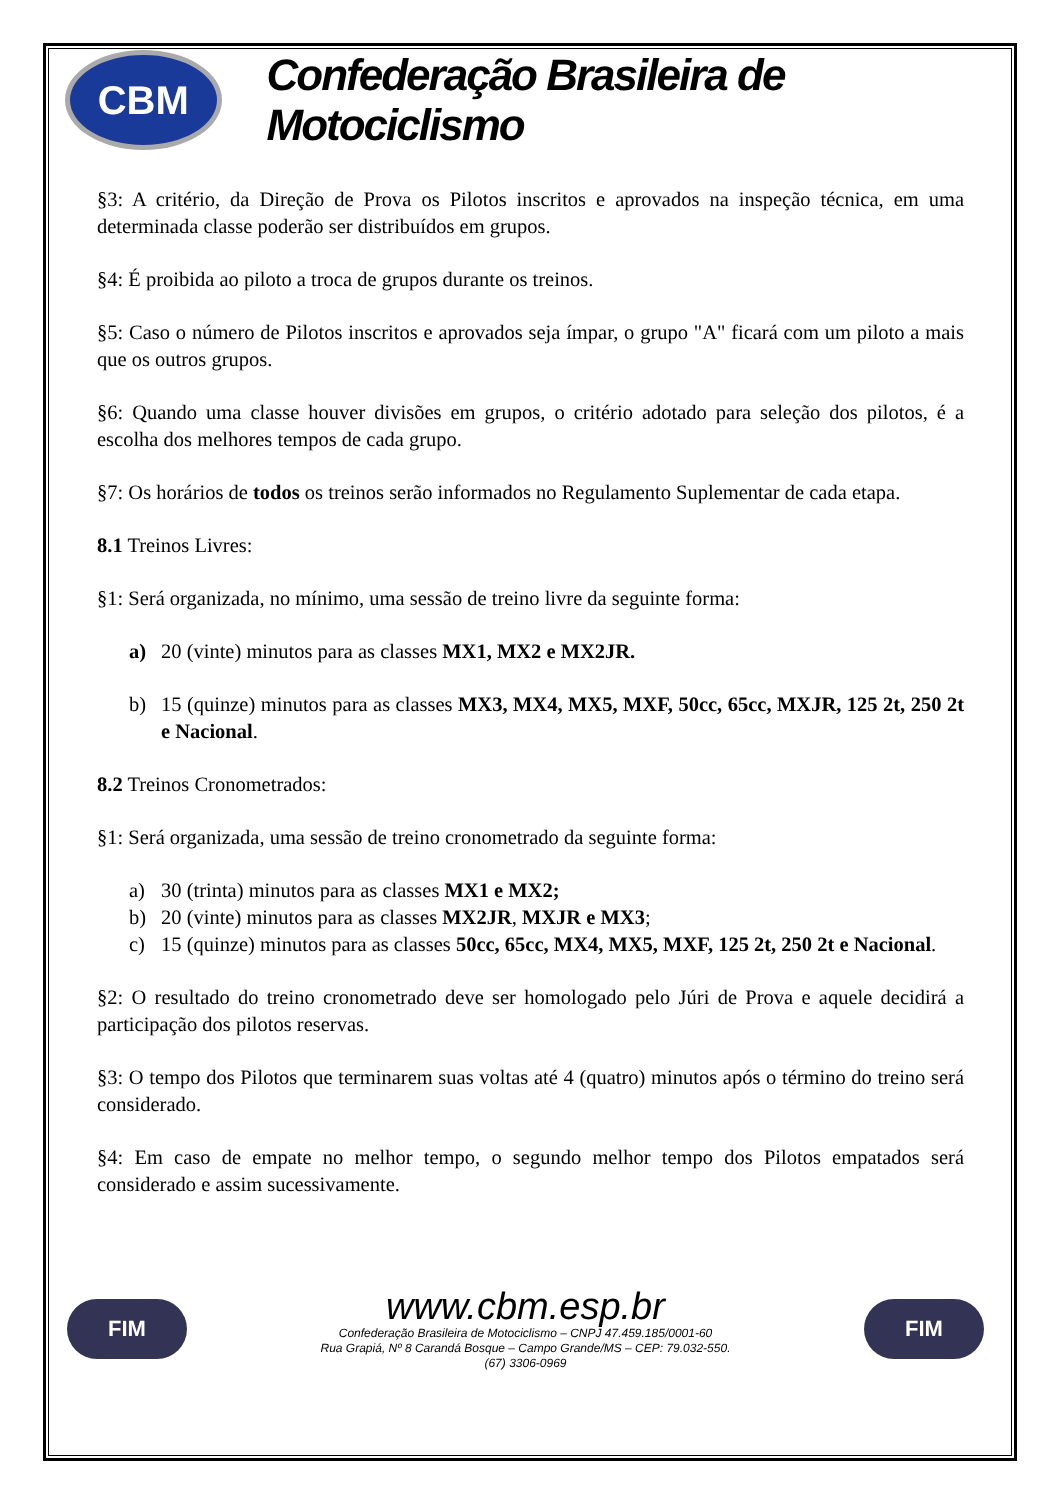CBM
Confederação Brasileira de Motociclismo
§3: A critério, da Direção de Prova os Pilotos inscritos e aprovados na inspeção técnica, em uma determinada classe poderão ser distribuídos em grupos.
§4: É proibida ao piloto a troca de grupos durante os treinos.
§5: Caso o número de Pilotos inscritos e aprovados seja ímpar, o grupo "A" ficará com um piloto a mais que os outros grupos.
§6: Quando uma classe houver divisões em grupos, o critério adotado para seleção dos pilotos, é a escolha dos melhores tempos de cada grupo.
§7: Os horários de todos os treinos serão informados no Regulamento Suplementar de cada etapa.
8.1 Treinos Livres:
§1: Será organizada, no mínimo, uma sessão de treino livre da seguinte forma:
a) 20 (vinte) minutos para as classes MX1, MX2 e MX2JR.
b) 15 (quinze) minutos para as classes MX3, MX4, MX5, MXF, 50cc, 65cc, MXJR, 125 2t, 250 2t e Nacional.
8.2 Treinos Cronometrados:
§1: Será organizada, uma sessão de treino cronometrado da seguinte forma:
a) 30 (trinta) minutos para as classes MX1 e MX2;
b) 20 (vinte) minutos para as classes MX2JR, MXJR e MX3;
c) 15 (quinze) minutos para as classes 50cc, 65cc, MX4, MX5, MXF, 125 2t, 250 2t e Nacional.
§2: O resultado do treino cronometrado deve ser homologado pelo Júri de Prova e aquele decidirá a participação dos pilotos reservas.
§3: O tempo dos Pilotos que terminarem suas voltas até 4 (quatro) minutos após o término do treino será considerado.
§4: Em caso de empate no melhor tempo, o segundo melhor tempo dos Pilotos empatados será considerado e assim sucessivamente.
FIM
www.cbm.esp.br
Confederação Brasileira de Motociclismo – CNPJ 47.459.185/0001-60
Rua Grapiá, Nº 8 Carandá Bosque – Campo Grande/MS – CEP: 79.032-550.
(67) 3306-0969
FIM